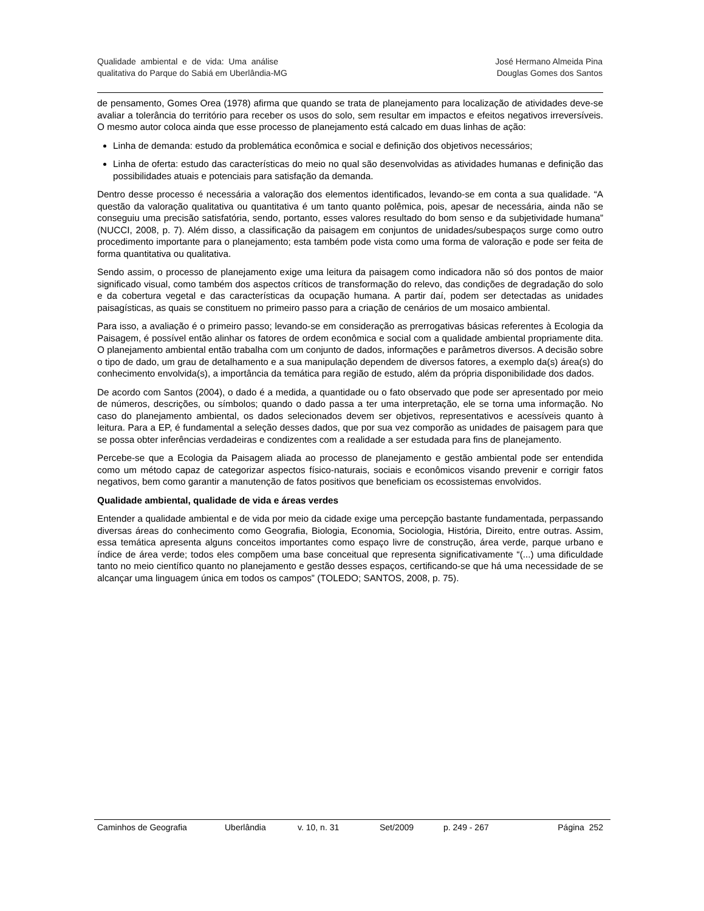Qualidade ambiental e de vida: Uma análise
qualitativa do Parque do Sabiá em Uberlândia-MG
José Hermano Almeida Pina
Douglas Gomes dos Santos
de pensamento, Gomes Orea (1978) afirma que quando se trata de planejamento para localização de atividades deve-se avaliar a tolerância do território para receber os usos do solo, sem resultar em impactos e efeitos negativos irreversíveis. O mesmo autor coloca ainda que esse processo de planejamento está calcado em duas linhas de ação:
Linha de demanda: estudo da problemática econômica e social e definição dos objetivos necessários;
Linha de oferta: estudo das características do meio no qual são desenvolvidas as atividades humanas e definição das possibilidades atuais e potenciais para satisfação da demanda.
Dentro desse processo é necessária a valoração dos elementos identificados, levando-se em conta a sua qualidade. “A questão da valoração qualitativa ou quantitativa é um tanto quanto polêmica, pois, apesar de necessária, ainda não se conseguiu uma precisão satisfatória, sendo, portanto, esses valores resultado do bom senso e da subjetividade humana” (NUCCI, 2008, p. 7). Além disso, a classificação da paisagem em conjuntos de unidades/subespaços surge como outro procedimento importante para o planejamento; esta também pode vista como uma forma de valoração e pode ser feita de forma quantitativa ou qualitativa.
Sendo assim, o processo de planejamento exige uma leitura da paisagem como indicadora não só dos pontos de maior significado visual, como também dos aspectos críticos de transformação do relevo, das condições de degradação do solo e da cobertura vegetal e das características da ocupação humana. A partir daí, podem ser detectadas as unidades paisagísticas, as quais se constituem no primeiro passo para a criação de cenários de um mosaico ambiental.
Para isso, a avaliação é o primeiro passo; levando-se em consideração as prerrogativas básicas referentes à Ecologia da Paisagem, é possível então alinhar os fatores de ordem econômica e social com a qualidade ambiental propriamente dita. O planejamento ambiental então trabalha com um conjunto de dados, informações e parâmetros diversos. A decisão sobre o tipo de dado, um grau de detalhamento e a sua manipulação dependem de diversos fatores, a exemplo da(s) área(s) do conhecimento envolvida(s), a importância da temática para região de estudo, além da própria disponibilidade dos dados.
De acordo com Santos (2004), o dado é a medida, a quantidade ou o fato observado que pode ser apresentado por meio de números, descrições, ou símbolos; quando o dado passa a ter uma interpretação, ele se torna uma informação. No caso do planejamento ambiental, os dados selecionados devem ser objetivos, representativos e acessíveis quanto à leitura. Para a EP, é fundamental a seleção desses dados, que por sua vez comporão as unidades de paisagem para que se possa obter inferências verdadeiras e condizentes com a realidade a ser estudada para fins de planejamento.
Percebe-se que a Ecologia da Paisagem aliada ao processo de planejamento e gestão ambiental pode ser entendida como um método capaz de categorizar aspectos físico-naturais, sociais e econômicos visando prevenir e corrigir fatos negativos, bem como garantir a manutenção de fatos positivos que beneficiam os ecossistemas envolvidos.
Qualidade ambiental, qualidade de vida e áreas verdes
Entender a qualidade ambiental e de vida por meio da cidade exige uma percepção bastante fundamentada, perpassando diversas áreas do conhecimento como Geografia, Biologia, Economia, Sociologia, História, Direito, entre outras. Assim, essa temática apresenta alguns conceitos importantes como espaço livre de construção, área verde, parque urbano e índice de área verde; todos eles compõem uma base conceitual que representa significativamente “(...) uma dificuldade tanto no meio científico quanto no planejamento e gestão desses espaços, certificando-se que há uma necessidade de se alcançar uma linguagem única em todos os campos” (TOLEDO; SANTOS, 2008, p. 75).
Caminhos de Geografia Uberlândia v. 10, n. 31 Set/2009 p. 249 - 267 Página 252